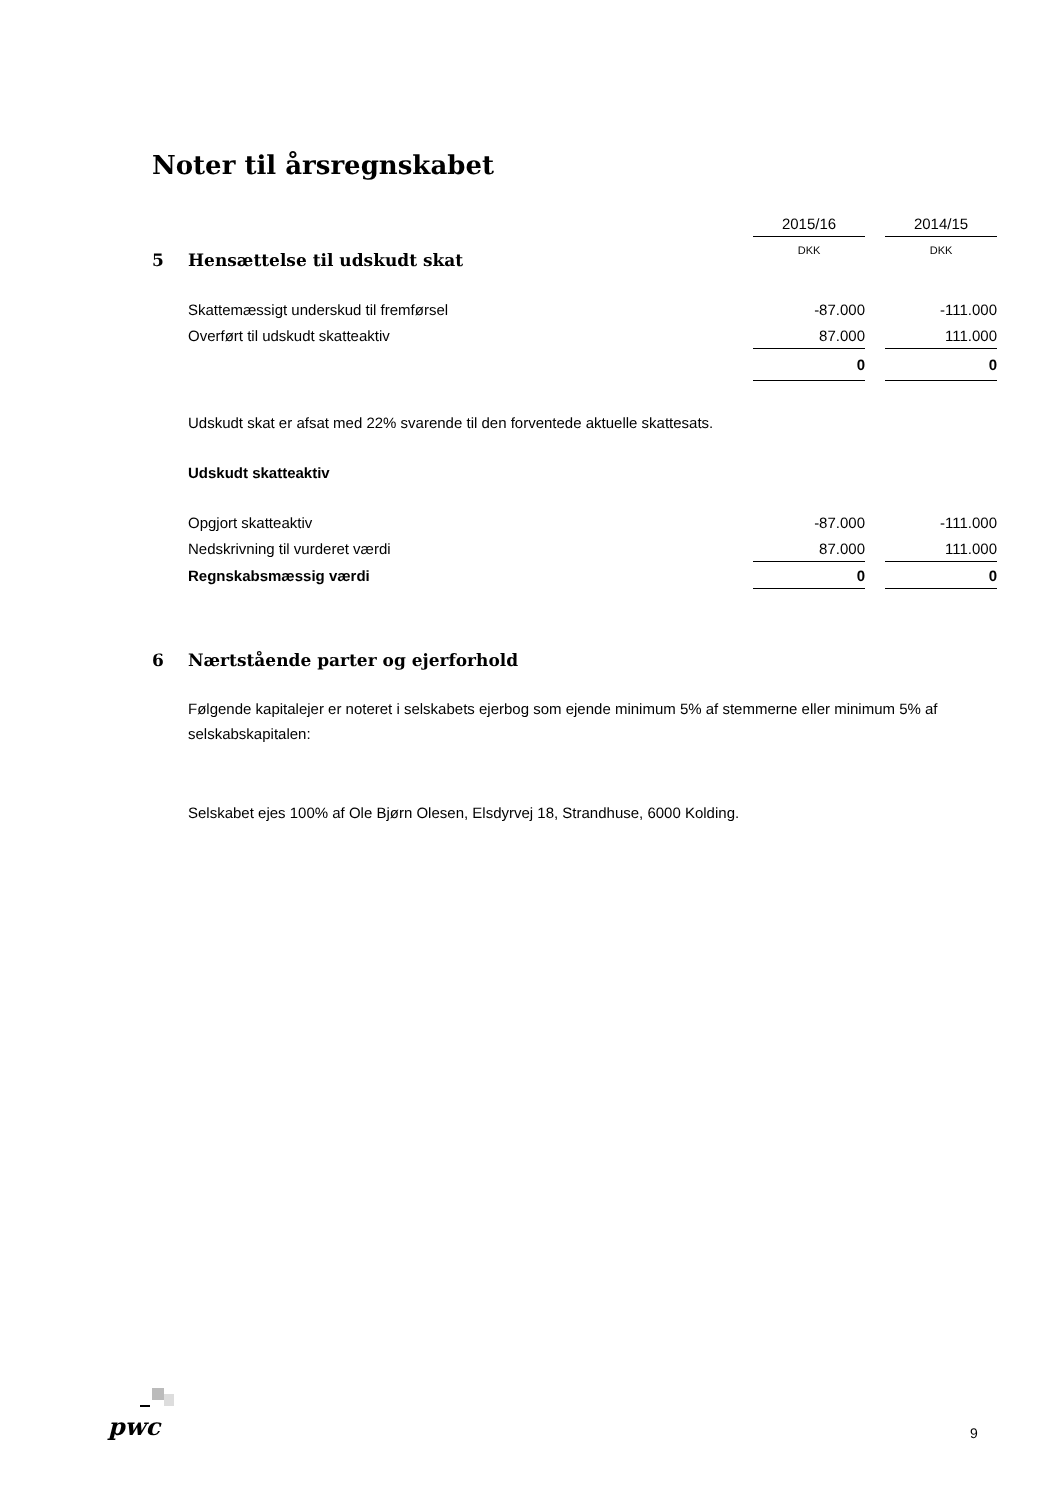Noter til årsregnskabet
| | 2015/16 | | 2014/15 |
| | DKK | | DKK |
5 Hensættelse til udskudt skat
| Skattemæssigt underskud til fremførsel | -87.000 | | -111.000 |
| Overført til udskudt skatteaktiv | 87.000 | | 111.000 |
| | 0 | | 0 |
Udskudt skat er afsat med 22% svarende til den forventede aktuelle skattesats.
Udskudt skatteaktiv
| Opgjort skatteaktiv | -87.000 | | -111.000 |
| Nedskrivning til vurderet værdi | 87.000 | | 111.000 |
| Regnskabsmæssig værdi | 0 | | 0 |
6 Nærtstående parter og ejerforhold
Følgende kapitalejer er noteret i selskabets ejerbog som ejende minimum 5% af stemmerne eller minimum 5% af selskabskapitalen:
Selskabet ejes 100% af Ole Bjørn Olesen, Elsdyrvej 18, Strandhuse, 6000 Kolding.
pwc 9